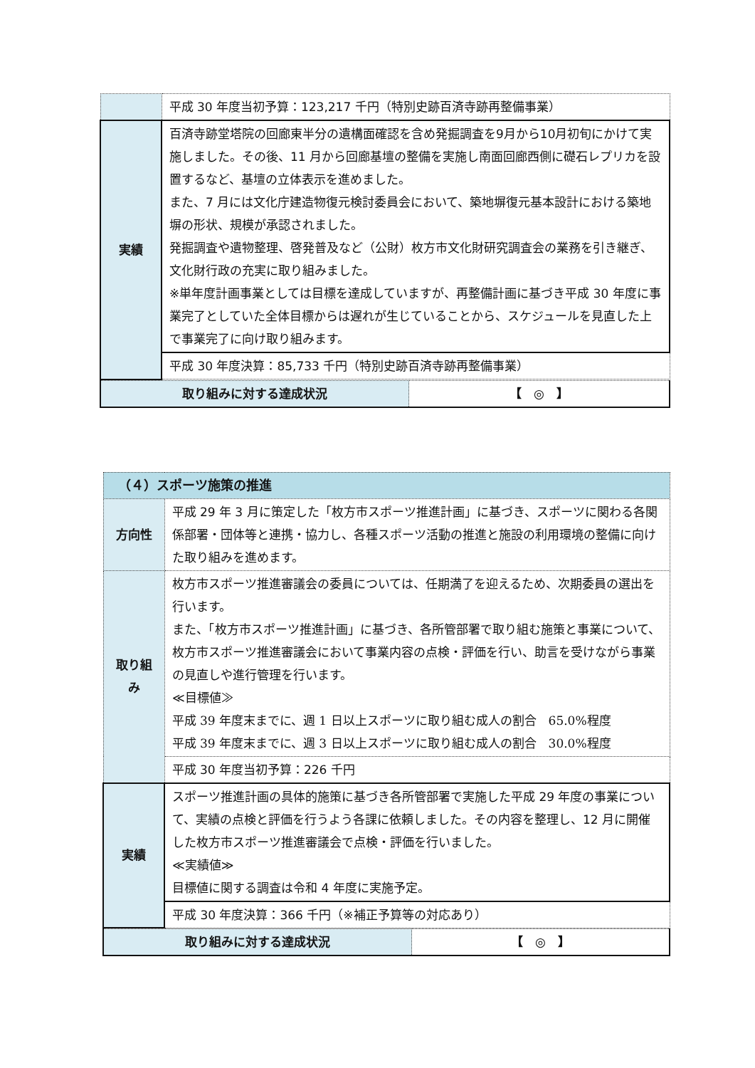| | 平成 30 年度当初予算：123,217 千円（特別史跡百済寺跡再整備事業） |
| 実績 | 百済寺跡堂塔院の回廊東半分の遺構面確認を含め発掘調査を9月から10月初旬にかけて実施しました。その後、11 月から回廊基壇の整備を実施し南面回廊西側に礎石レプリカを設置するなど、基壇の立体表示を進めました。 また、7 月には文化庁建造物復元検討委員会において、築地塀復元基本設計における築地塀の形状、規模が承認されました。 発掘調査や遺物整理、啓発普及など（公財）枚方市文化財研究調査会の業務を引き継ぎ、文化財行政の充実に取り組みました。 ※単年度計画事業としては目標を達成していますが、再整備計画に基づき平成 30 年度に事業完了としていた全体目標からは遅れが生じていることから、スケジュールを見直した上で事業完了に向け取り組みます。 |
| | 平成 30 年度決算：85,733 千円（特別史跡百済寺跡再整備事業） |
| 取り組みに対する達成状況 | 【 ◎ 】 |
| （４）スポーツ施策の推進 | |
| 方向性 | 平成 29 年 3 月に策定した「枚方市スポーツ推進計画」に基づき、スポーツに関わる各関係部署・団体等と連携・協力し、各種スポーツ活動の推進と施設の利用環境の整備に向けた取り組みを進めます。 |
| 取り組み | 枚方市スポーツ推進審議会の委員については、任期満了を迎えるため、次期委員の選出を行います。 また、「枚方市スポーツ推進計画」に基づき、各所管部署で取り組む施策と事業について、枚方市スポーツ推進審議会において事業内容の点検・評価を行い、助言を受けながら事業の見直しや進行管理を行います。 ≪目標値≫ 平成 39 年度末までに、週 1 日以上スポーツに取り組む成人の割合 65.0%程度 平成 39 年度末までに、週 3 日以上スポーツに取り組む成人の割合 30.0%程度 |
| | 平成 30 年度当初予算：226 千円 |
| 実績 | スポーツ推進計画の具体的施策に基づき各所管部署で実施した平成 29 年度の事業について、実績の点検と評価を行うよう各課に依頼しました。その内容を整理し、12 月に開催した枚方市スポーツ推進審議会で点検・評価を行いました。 ≪実績値≫ 目標値に関する調査は令和 4 年度に実施予定。 |
| | 平成 30 年度決算：366 千円（※補正予算等の対応あり） |
| 取り組みに対する達成状況 | 【 ◎ 】 |